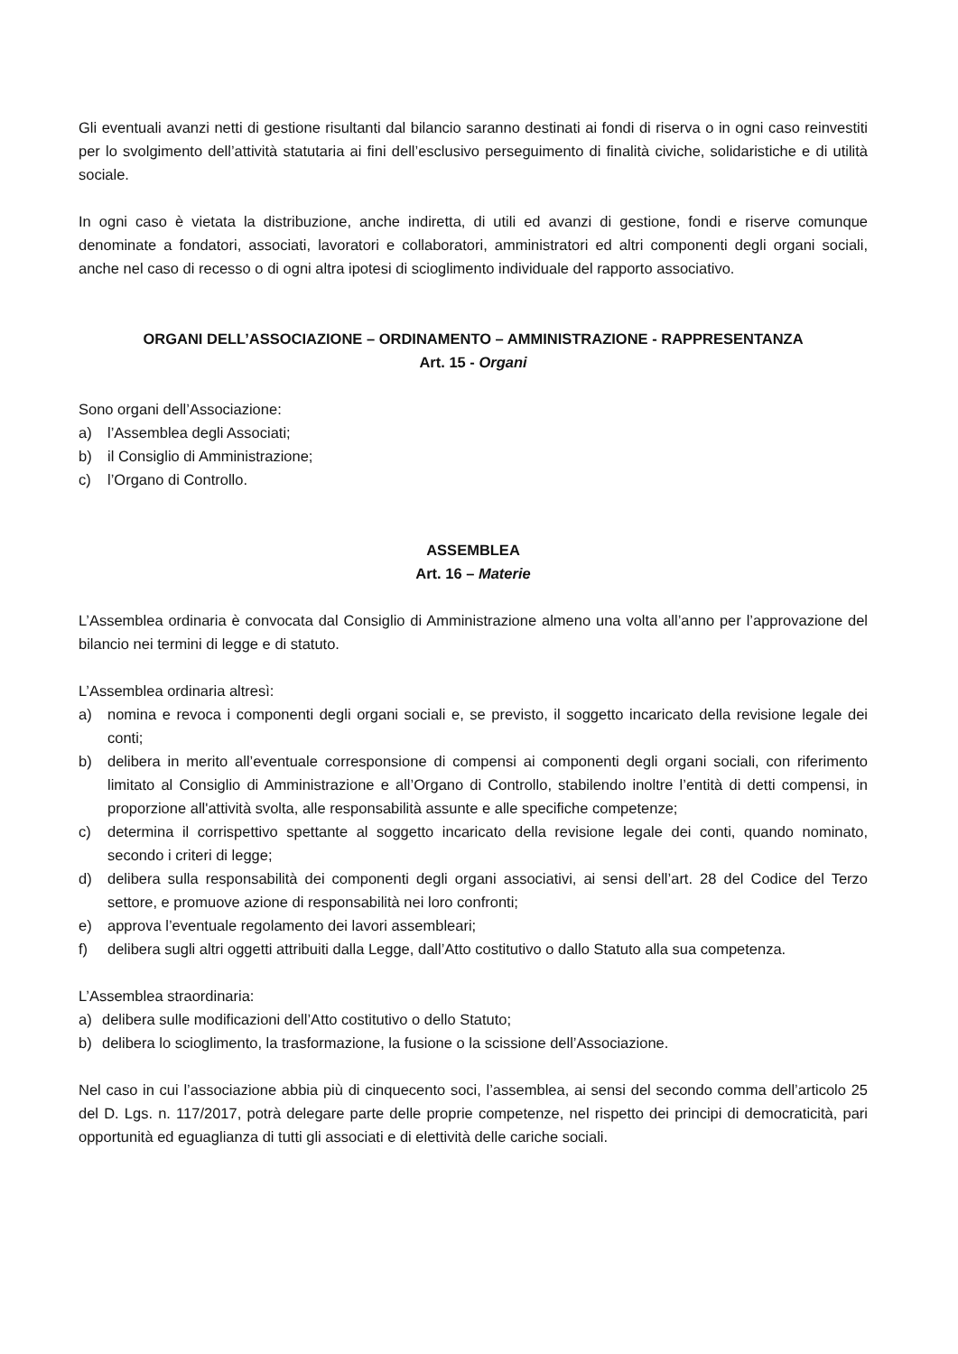Gli eventuali avanzi netti di gestione risultanti dal bilancio saranno destinati ai fondi di riserva o in ogni caso reinvestiti per lo svolgimento dell’attività statutaria ai fini dell’esclusivo perseguimento di finalità civiche, solidaristiche e di utilità sociale.
In ogni caso è vietata la distribuzione, anche indiretta, di utili ed avanzi di gestione, fondi e riserve comunque denominate a fondatori, associati, lavoratori e collaboratori, amministratori ed altri componenti degli organi sociali, anche nel caso di recesso o di ogni altra ipotesi di scioglimento individuale del rapporto associativo.
ORGANI DELL’ASSOCIAZIONE – ORDINAMENTO – AMMINISTRAZIONE - RAPPRESENTANZA
Art. 15 - Organi
Sono organi dell’Associazione:
a) l’Assemblea degli Associati;
b) il Consiglio di Amministrazione;
c) l’Organo di Controllo.
ASSEMBLEA
Art. 16 – Materie
L’Assemblea ordinaria è convocata dal Consiglio di Amministrazione almeno una volta all’anno per l’approvazione del bilancio nei termini di legge e di statuto.
L’Assemblea ordinaria altresì:
a) nomina e revoca i componenti degli organi sociali e, se previsto, il soggetto incaricato della revisione legale dei conti;
b) delibera in merito all’eventuale corresponsione di compensi ai componenti degli organi sociali, con riferimento limitato al Consiglio di Amministrazione e all’Organo di Controllo, stabilendo inoltre l’entità di detti compensi, in proporzione all'attività svolta, alle responsabilità assunte e alle specifiche competenze;
c) determina il corrispettivo spettante al soggetto incaricato della revisione legale dei conti, quando nominato, secondo i criteri di legge;
d) delibera sulla responsabilità dei componenti degli organi associativi, ai sensi dell’art. 28 del Codice del Terzo settore, e promuove azione di responsabilità nei loro confronti;
e) approva l’eventuale regolamento dei lavori assembleari;
f) delibera sugli altri oggetti attribuiti dalla Legge, dall’Atto costitutivo o dallo Statuto alla sua competenza.
L’Assemblea straordinaria:
a) delibera sulle modificazioni dell’Atto costitutivo o dello Statuto;
b) delibera lo scioglimento, la trasformazione, la fusione o la scissione dell’Associazione.
Nel caso in cui l’associazione abbia più di cinquecento soci, l’assemblea, ai sensi del secondo comma dell’articolo 25 del D. Lgs. n. 117/2017, potrà delegare parte delle proprie competenze, nel rispetto dei principi di democraticità, pari opportunità ed eguaglianza di tutti gli associati e di elettività delle cariche sociali.